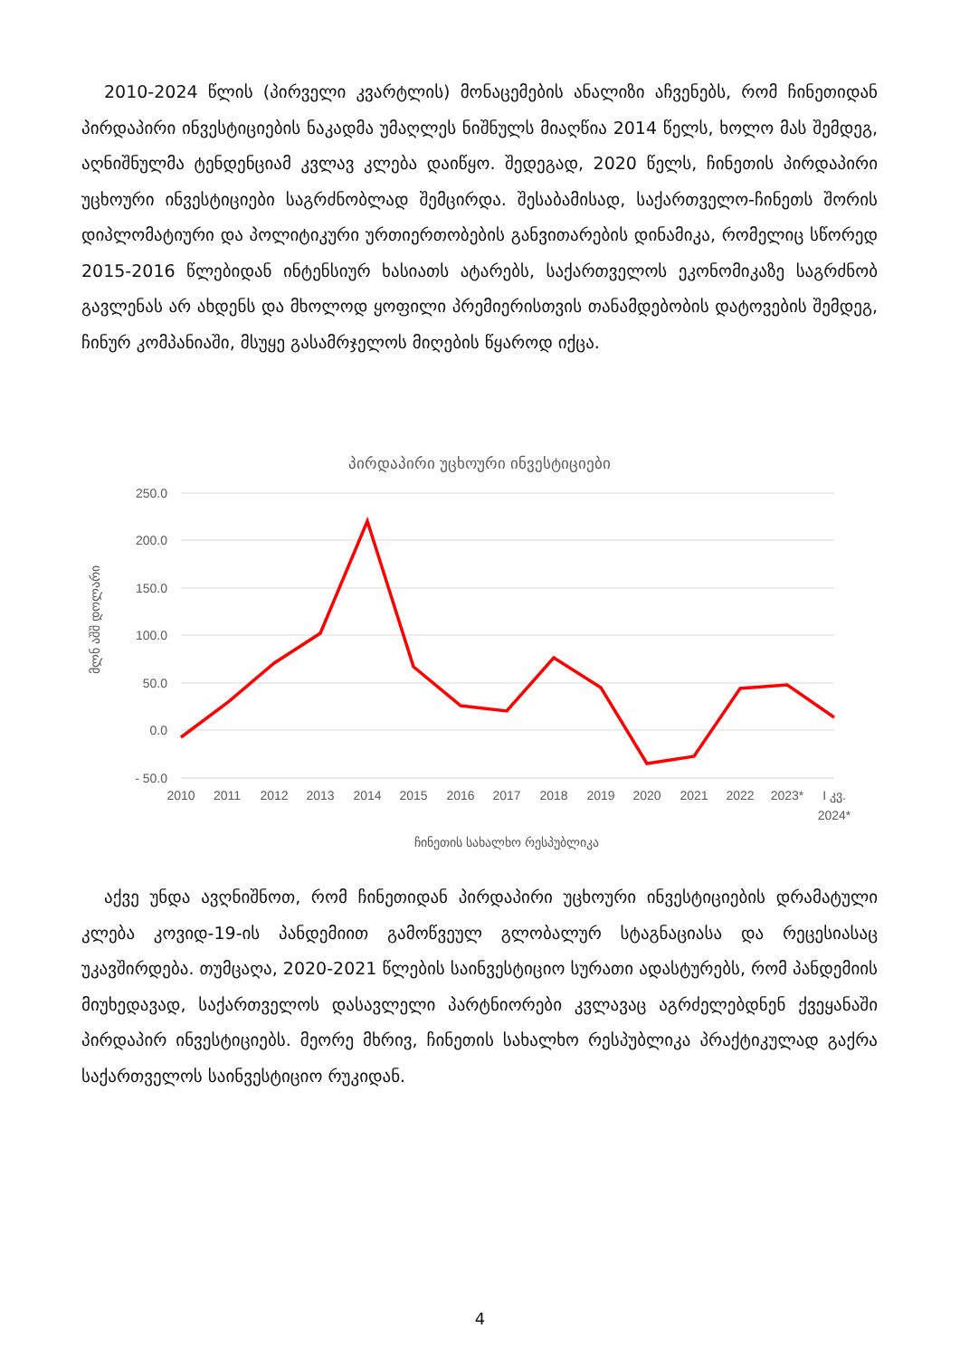2010-2024 წლის (პირველი კვარტლის) მონაცემების ანალიზი აჩვენებს, რომ ჩინეთიდან პირდაპირი ინვესტიციების ნაკადმა უმაღლეს ნიშნულს მიაღწია 2014 წელს, ხოლო მას შემდეგ, აღნიშნულმა ტენდენციამ კვლავ კლება დაიწყო. შედეგად, 2020 წელს, ჩინეთის პირდაპირი უცხოური ინვესტიციები საგრძნობლად შემცირდა. შესაბამისად, საქართველო-ჩინეთს შორის დიპლომატიური და პოლიტიკური ურთიერთობების განვითარების დინამიკა, რომელიც სწორედ 2015-2016 წლებიდან ინტენსიურ ხასიათს ატარებს, საქართველოს ეკონომიკაზე საგრძნობ გავლენას არ ახდენს და მხოლოდ ყოფილი პრემიერისთვის თანამდებობის დატოვების შემდეგ, ჩინურ კომპანიაში, მსუყე გასამრჯელოს მიღების წყაროდ იქცა.
პირდაპირი უცხოური ინვესტიციები
250.0
200.0
150.0
100.0
50.0
0.0
- 50.0
მლნ აშშ დოლარი
2010
2011
2012
2013
2014
2015
2016
2017
2018
2019
2020
2021
2022
2023*
I კვ.
2024*
ჩინეთის სახალხო რესპუბლიკა
აქვე უნდა ავღნიშნოთ, რომ ჩინეთიდან პირდაპირი უცხოური ინვესტიციების დრამატული კლება კოვიდ-19-ის პანდემიით გამოწვეულ გლობალურ სტაგნაციასა და რეცესიასაც უკავშირდება. თუმცაღა, 2020-2021 წლების საინვესტიციო სურათი ადასტურებს, რომ პანდემიის მიუხედავად, საქართველოს დასავლელი პარტნიორები კვლავაც აგრძელებდნენ ქვეყანაში პირდაპირ ინვესტიციებს. მეორე მხრივ, ჩინეთის სახალხო რესპუბლიკა პრაქტიკულად გაქრა საქართველოს საინვესტიციო რუკიდან.
4